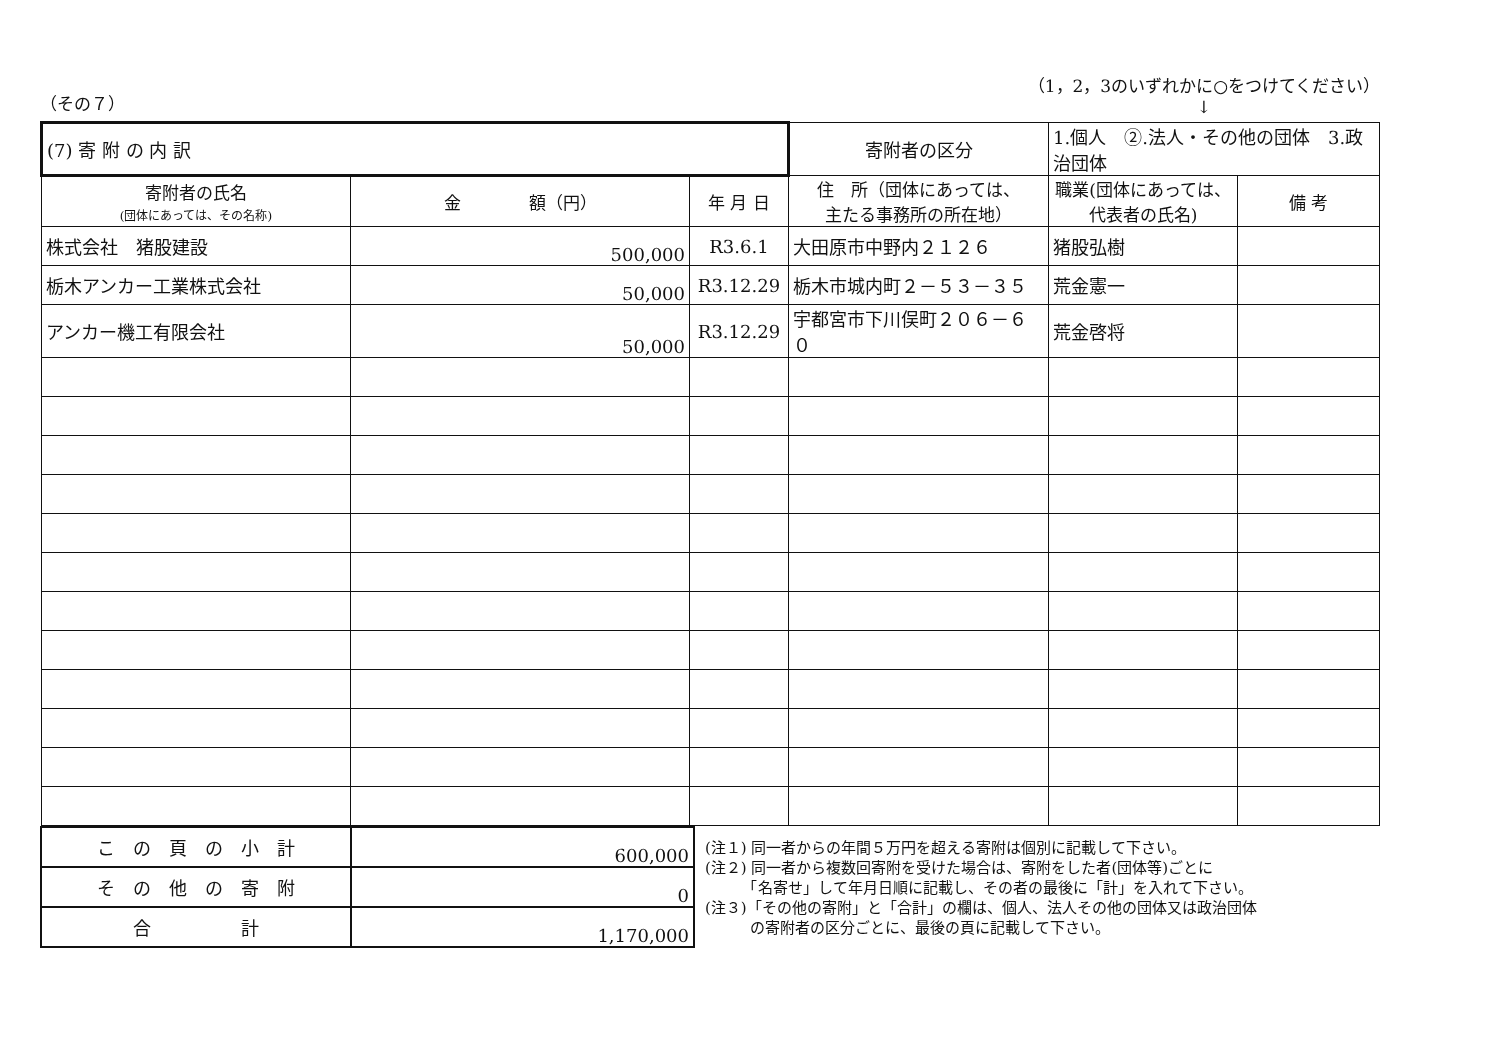（その７）
（1，2，3のいずれかに○をつけてください）
↓
| (7) 寄 附 の 内 訳 | | | 寄附者の区分 | 1.個人 ②.法人・その他の団体 3.政治団体 | | |
| 寄附者の氏名 (団体にあっては、その名称) | 金 額（円） | 年 月 日 | 住 所（団体にあっては、 主たる事務所の所在地） | | 職業(団体にあっては、 代表者の氏名) | 備 考 |
| 株式会社 猪股建設 | 500,000 | R3.6.1 | 大田原市中野内２１２６ | | 猪股弘樹 | |
| 栃木アンカー工業株式会社 | 50,000 | R3.12.29 | 栃木市城内町２－５３－３５ | | 荒金憲一 | |
| アンカー機工有限会社 | 50,000 | R3.12.29 | 宇都宮市下川俣町２０６－６０ | | 荒金啓将 | |
| こ の 頁 の 小 計 | 600,000 |
| そ の 他 の 寄 附 | 0 |
| 合 計 | 1,170,000 |
(注１) 同一者からの年間５万円を超える寄附は個別に記載して下さい。
(注２) 同一者から複数回寄附を受けた場合は、寄附をした者(団体等)ごとに
　　　「名寄せ」して年月日順に記載し、その者の最後に「計」を入れて下さい。
(注３)「その他の寄附」と「合計」の欄は、個人、法人その他の団体又は政治団体
　　　の寄附者の区分ごとに、最後の頁に記載して下さい。